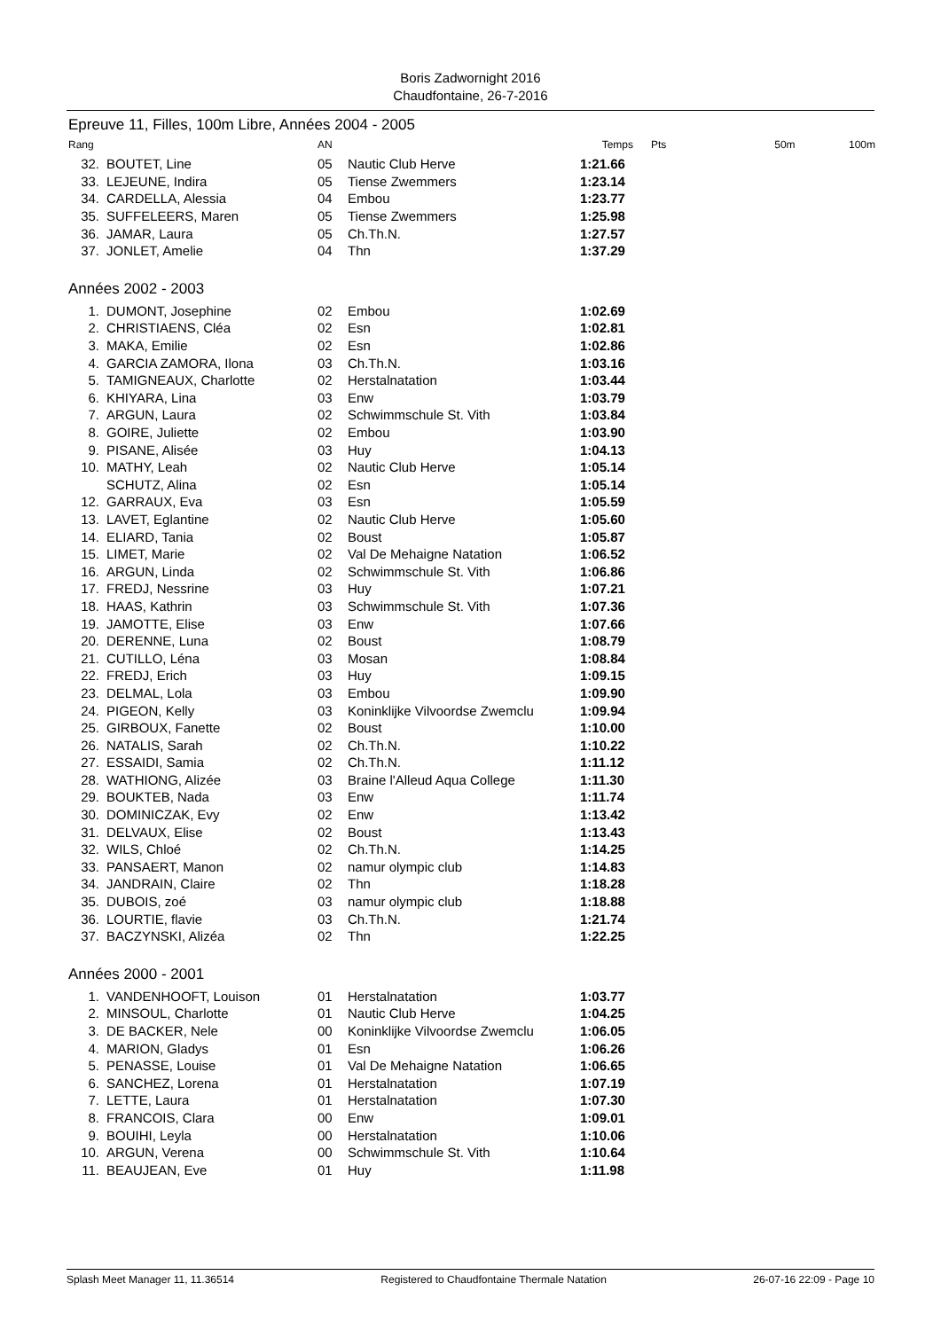Boris Zadwornight 2016
Chaudfontaine, 26-7-2016
Epreuve 11, Filles, 100m Libre, Années 2004 - 2005
| Rang | | AN | | Temps | Pts | 50m | 100m |
| --- | --- | --- | --- | --- | --- | --- | --- |
| 32. | BOUTET, Line | 05 | Nautic Club Herve | 1:21.66 | | | |
| 33. | LEJEUNE, Indira | 05 | Tiense Zwemmers | 1:23.14 | | | |
| 34. | CARDELLA, Alessia | 04 | Embou | 1:23.77 | | | |
| 35. | SUFFELEERS, Maren | 05 | Tiense Zwemmers | 1:25.98 | | | |
| 36. | JAMAR, Laura | 05 | Ch.Th.N. | 1:27.57 | | | |
| 37. | JONLET, Amelie | 04 | Thn | 1:37.29 | | | |
| Années 2002 - 2003 | | | | | | | |
| 1. | DUMONT, Josephine | 02 | Embou | 1:02.69 | | | |
| 2. | CHRISTIAENS, Cléa | 02 | Esn | 1:02.81 | | | |
| 3. | MAKA, Emilie | 02 | Esn | 1:02.86 | | | |
| 4. | GARCIA ZAMORA, Ilona | 03 | Ch.Th.N. | 1:03.16 | | | |
| 5. | TAMIGNEAUX, Charlotte | 02 | Herstalnatation | 1:03.44 | | | |
| 6. | KHIYARA, Lina | 03 | Enw | 1:03.79 | | | |
| 7. | ARGUN, Laura | 02 | Schwimmschule St. Vith | 1:03.84 | | | |
| 8. | GOIRE, Juliette | 02 | Embou | 1:03.90 | | | |
| 9. | PISANE, Alisée | 03 | Huy | 1:04.13 | | | |
| 10. | MATHY, Leah | 02 | Nautic Club Herve | 1:05.14 | | | |
| | SCHUTZ, Alina | 02 | Esn | 1:05.14 | | | |
| 12. | GARRAUX, Eva | 03 | Esn | 1:05.59 | | | |
| 13. | LAVET, Eglantine | 02 | Nautic Club Herve | 1:05.60 | | | |
| 14. | ELIARD, Tania | 02 | Boust | 1:05.87 | | | |
| 15. | LIMET, Marie | 02 | Val De Mehaigne Natation | 1:06.52 | | | |
| 16. | ARGUN, Linda | 02 | Schwimmschule St. Vith | 1:06.86 | | | |
| 17. | FREDJ, Nessrine | 03 | Huy | 1:07.21 | | | |
| 18. | HAAS, Kathrin | 03 | Schwimmschule St. Vith | 1:07.36 | | | |
| 19. | JAMOTTE, Elise | 03 | Enw | 1:07.66 | | | |
| 20. | DERENNE, Luna | 02 | Boust | 1:08.79 | | | |
| 21. | CUTILLO, Léna | 03 | Mosan | 1:08.84 | | | |
| 22. | FREDJ, Erich | 03 | Huy | 1:09.15 | | | |
| 23. | DELMAL, Lola | 03 | Embou | 1:09.90 | | | |
| 24. | PIGEON, Kelly | 03 | Koninklijke Vilvoordse Zwemclu | 1:09.94 | | | |
| 25. | GIRBOUX, Fanette | 02 | Boust | 1:10.00 | | | |
| 26. | NATALIS, Sarah | 02 | Ch.Th.N. | 1:10.22 | | | |
| 27. | ESSAIDI, Samia | 02 | Ch.Th.N. | 1:11.12 | | | |
| 28. | WATHIONG, Alizée | 03 | Braine l'Alleud Aqua College | 1:11.30 | | | |
| 29. | BOUKTEB, Nada | 03 | Enw | 1:11.74 | | | |
| 30. | DOMINICZAK, Evy | 02 | Enw | 1:13.42 | | | |
| 31. | DELVAUX, Elise | 02 | Boust | 1:13.43 | | | |
| 32. | WILS, Chloé | 02 | Ch.Th.N. | 1:14.25 | | | |
| 33. | PANSAERT, Manon | 02 | namur olympic club | 1:14.83 | | | |
| 34. | JANDRAIN, Claire | 02 | Thn | 1:18.28 | | | |
| 35. | DUBOIS, zoé | 03 | namur olympic club | 1:18.88 | | | |
| 36. | LOURTIE, flavie | 03 | Ch.Th.N. | 1:21.74 | | | |
| 37. | BACZYNSKI, Alizéa | 02 | Thn | 1:22.25 | | | |
| Années 2000 - 2001 | | | | | | | |
| 1. | VANDENHOOFT, Louison | 01 | Herstalnatation | 1:03.77 | | | |
| 2. | MINSOUL, Charlotte | 01 | Nautic Club Herve | 1:04.25 | | | |
| 3. | DE BACKER, Nele | 00 | Koninklijke Vilvoordse Zwemclu | 1:06.05 | | | |
| 4. | MARION, Gladys | 01 | Esn | 1:06.26 | | | |
| 5. | PENASSE, Louise | 01 | Val De Mehaigne Natation | 1:06.65 | | | |
| 6. | SANCHEZ, Lorena | 01 | Herstalnatation | 1:07.19 | | | |
| 7. | LETTE, Laura | 01 | Herstalnatation | 1:07.30 | | | |
| 8. | FRANCOIS, Clara | 00 | Enw | 1:09.01 | | | |
| 9. | BOUIHI, Leyla | 00 | Herstalnatation | 1:10.06 | | | |
| 10. | ARGUN, Verena | 00 | Schwimmschule St. Vith | 1:10.64 | | | |
| 11. | BEAUJEAN, Eve | 01 | Huy | 1:11.98 | | | |
Splash Meet Manager 11, 11.36514 Registered to Chaudfontaine Thermale Natation 26-07-16 22:09 - Page 10